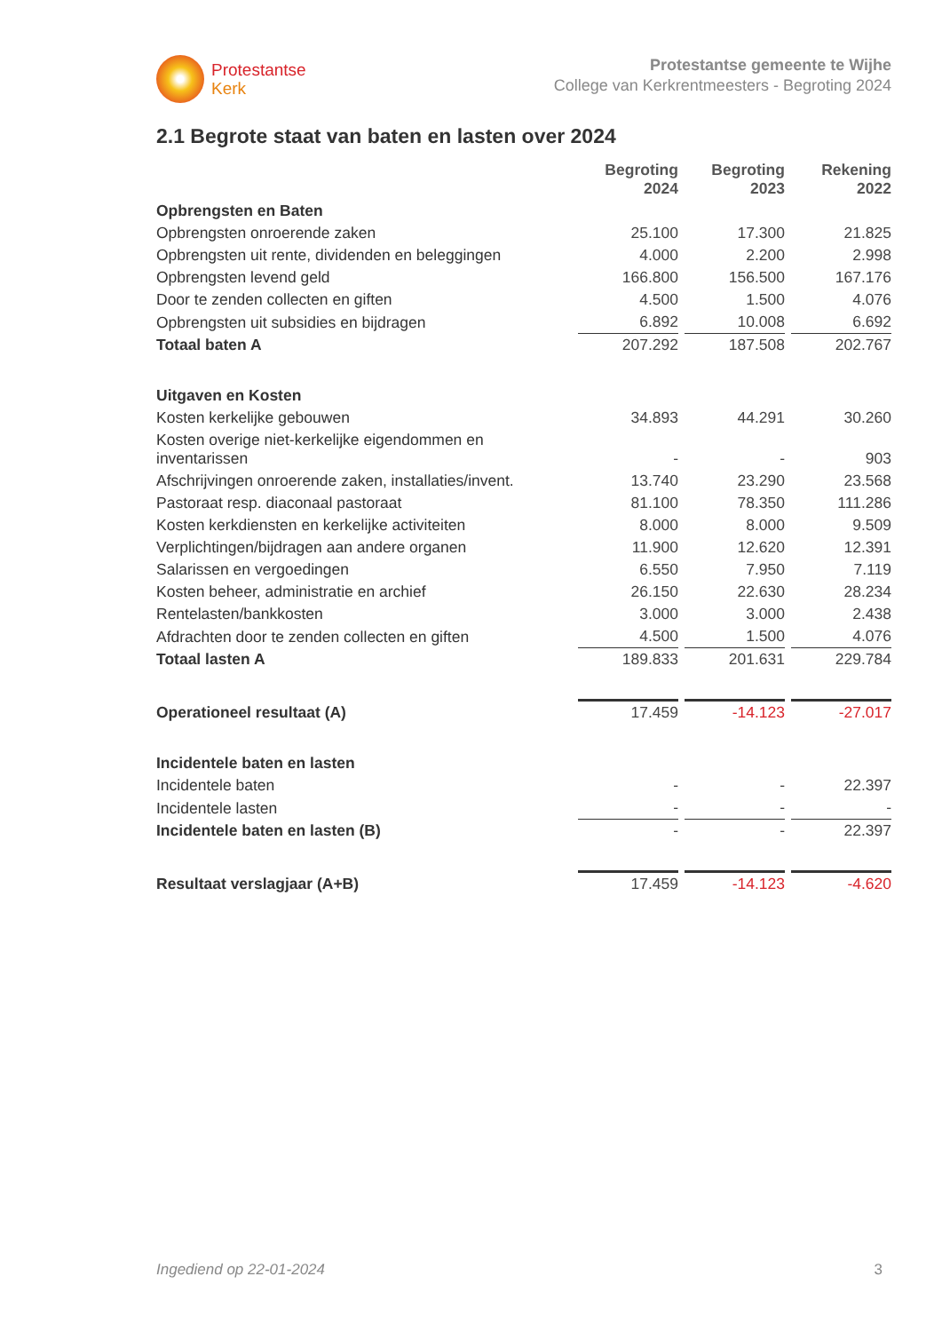Protestantse
Kerk
Protestantse gemeente te Wijhe
College van Kerkrentmeesters - Begroting 2024
2.1 Begrote staat van baten en lasten over 2024
| | Begroting 2024 | Begroting 2023 | Rekening 2022 |
| Opbrengsten en Baten | | | |
| Opbrengsten onroerende zaken | 25.100 | 17.300 | 21.825 |
| Opbrengsten uit rente, dividenden en beleggingen | 4.000 | 2.200 | 2.998 |
| Opbrengsten levend geld | 166.800 | 156.500 | 167.176 |
| Door te zenden collecten en giften | 4.500 | 1.500 | 4.076 |
| Opbrengsten uit subsidies en bijdragen | 6.892 | 10.008 | 6.692 |
| Totaal baten A | 207.292 | 187.508 | 202.767 |
| Uitgaven en Kosten | | | |
| Kosten kerkelijke gebouwen | 34.893 | 44.291 | 30.260 |
| Kosten overige niet-kerkelijke eigendommen en inventarissen | - | - | 903 |
| Afschrijvingen onroerende zaken, installaties/invent. | 13.740 | 23.290 | 23.568 |
| Pastoraat resp. diaconaal pastoraat | 81.100 | 78.350 | 111.286 |
| Kosten kerkdiensten en kerkelijke activiteiten | 8.000 | 8.000 | 9.509 |
| Verplichtingen/bijdragen aan andere organen | 11.900 | 12.620 | 12.391 |
| Salarissen en vergoedingen | 6.550 | 7.950 | 7.119 |
| Kosten beheer, administratie en archief | 26.150 | 22.630 | 28.234 |
| Rentelasten/bankkosten | 3.000 | 3.000 | 2.438 |
| Afdrachten door te zenden collecten en giften | 4.500 | 1.500 | 4.076 |
| Totaal lasten A | 189.833 | 201.631 | 229.784 |
| Operationeel resultaat (A) | 17.459 | -14.123 | -27.017 |
| Incidentele baten en lasten | | | |
| Incidentele baten | - | - | 22.397 |
| Incidentele lasten | - | - | - |
| Incidentele baten en lasten (B) | - | - | 22.397 |
| Resultaat verslagjaar (A+B) | 17.459 | -14.123 | -4.620 |
Ingediend op 22-01-2024 3